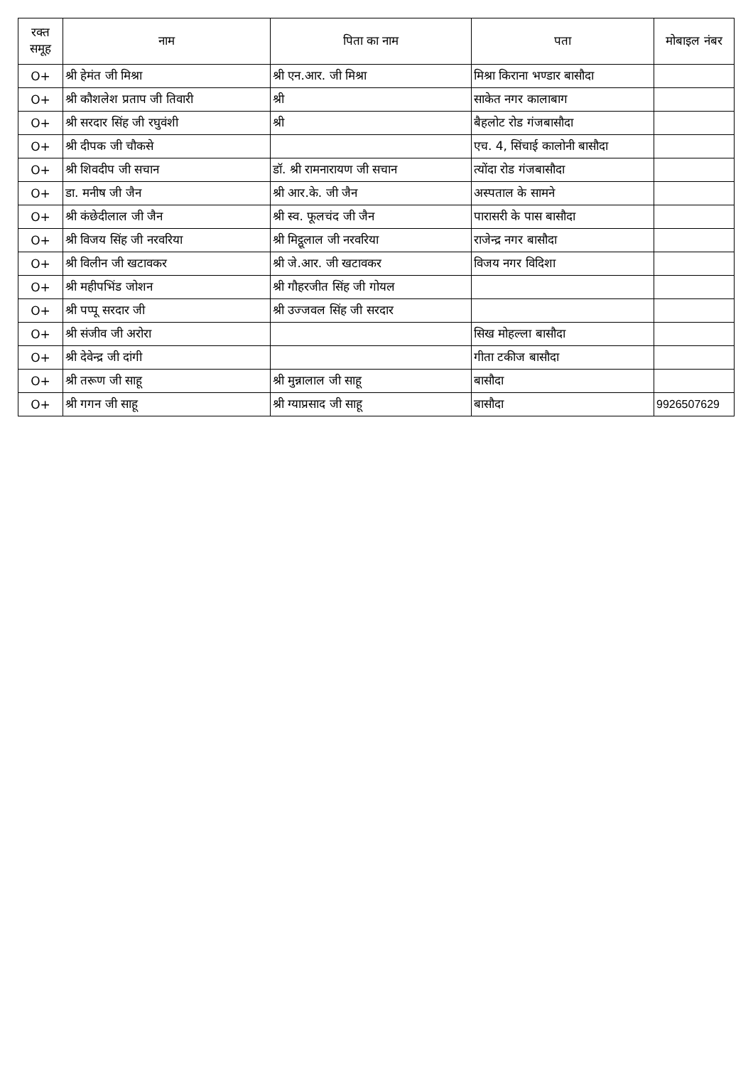| रक्त समूह | नाम | पिता का नाम | पता | मोबाइल नंबर |
| --- | --- | --- | --- | --- |
| O+ | श्री हेमंत जी मिश्रा | श्री एन.आर. जी मिश्रा | मिश्रा किराना भण्डार बासौदा | |
| O+ | श्री कौशलेश प्रताप जी तिवारी | श्री | साकेत नगर कालाबाग | |
| O+ | श्री सरदार सिंह जी रघुवंशी | श्री | बैहलोट रोड गंजबासौदा | |
| O+ | श्री दीपक जी चौकसे | | एच. 4, सिंचाई कालोनी बासौदा | |
| O+ | श्री शिवदीप जी सचान | डॉ. श्री रामनारायण जी सचान | त्योंदा रोड गंजबासौदा | |
| O+ | डा. मनीष जी जैन | श्री आर.के. जी जैन | अस्पताल के सामने | |
| O+ | श्री कंछेदीलाल जी जैन | श्री स्व. फूलचंद जी जैन | पारासरी के पास बासौदा | |
| O+ | श्री विजय सिंह जी नरवरिया | श्री मिट्ठूलाल जी नरवरिया | राजेन्द्र नगर बासौदा | |
| O+ | श्री विलीन जी खटावकर | श्री जे.आर. जी खटावकर | विजय नगर विदिशा | |
| O+ | श्री महीपभिंड जोशन | श्री गौहरजीत सिंह जी गोयल | | |
| O+ | श्री पप्पू सरदार जी | श्री उज्जवल सिंह जी सरदार | | |
| O+ | श्री संजीव जी अरोरा | | सिख मोहल्ला बासौदा | |
| O+ | श्री देवेन्द्र जी दांगी | | गीता टकीज बासौदा | |
| O+ | श्री तरूण जी साहू | श्री मुन्नालाल जी साहू | बासौदा | |
| O+ | श्री गगन जी साहू | श्री ग्याप्रसाद जी साहू | बासौदा | 9926507629 |